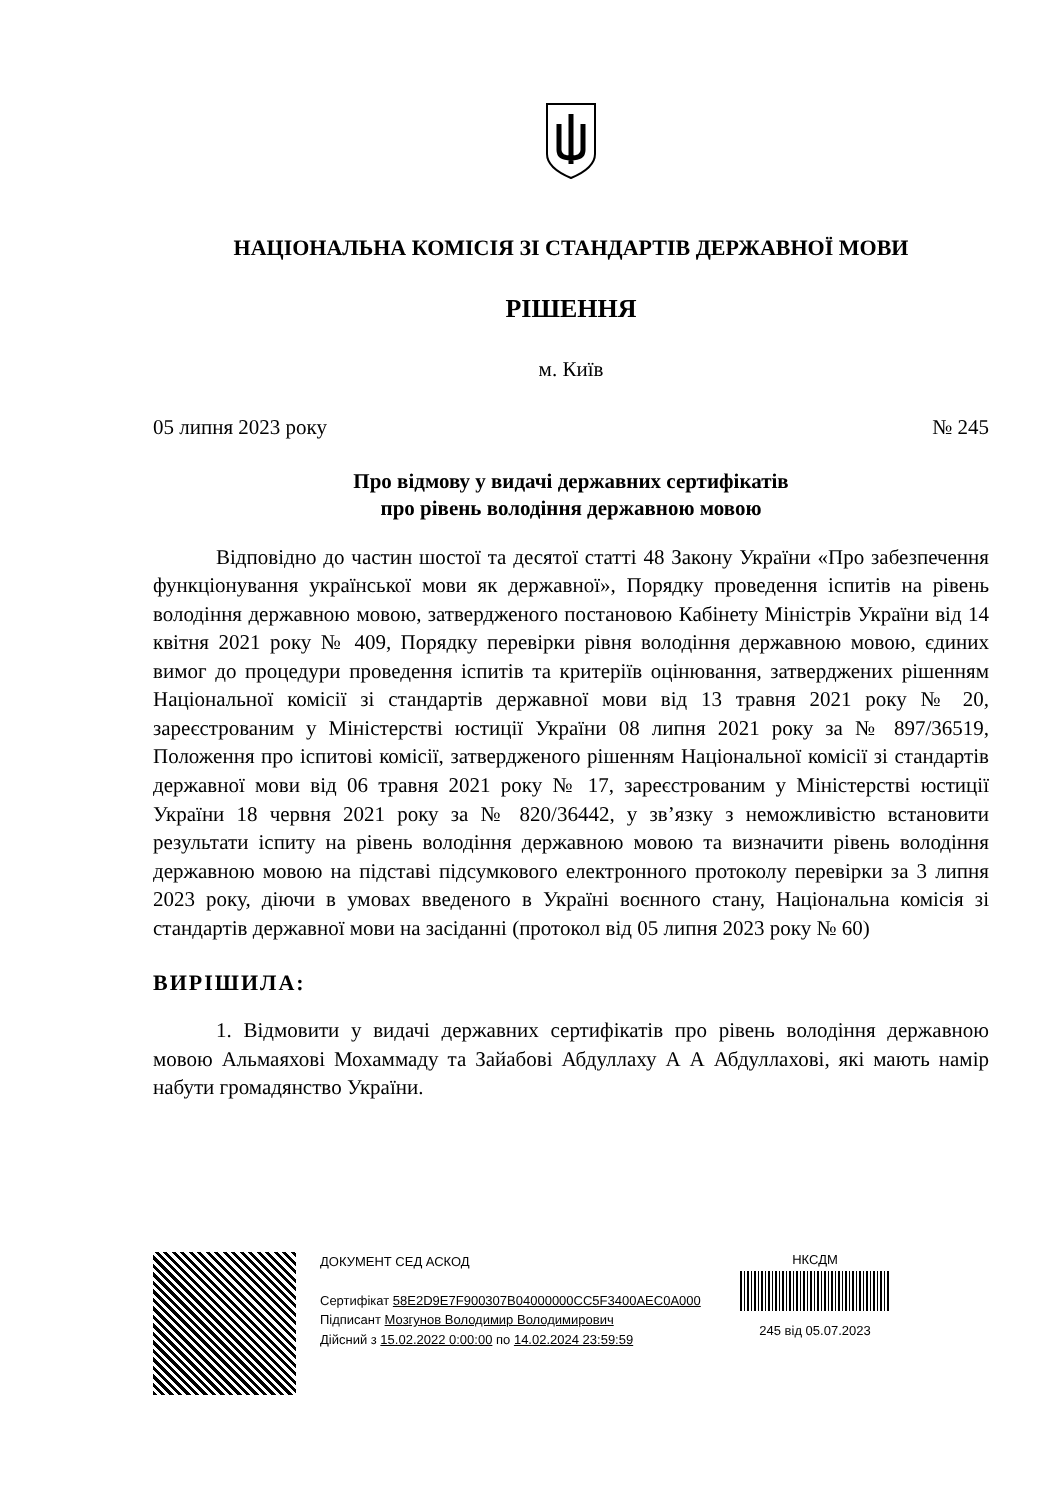НАЦІОНАЛЬНА КОМІСІЯ ЗІ СТАНДАРТІВ ДЕРЖАВНОЇ МОВИ
РІШЕННЯ
м. Київ
05 липня 2023 року № 245
Про відмову у видачі державних сертифікатів
про рівень володіння державною мовою
Відповідно до частин шостої та десятої статті 48 Закону України «Про забезпечення функціонування української мови як державної», Порядку проведення іспитів на рівень володіння державною мовою, затвердженого постановою Кабінету Міністрів України від 14 квітня 2021 року № 409, Порядку перевірки рівня володіння державною мовою, єдиних вимог до процедури проведення іспитів та критеріїв оцінювання, затверджених рішенням Національної комісії зі стандартів державної мови від 13 травня 2021 року № 20, зареєстрованим у Міністерстві юстиції України 08 липня 2021 року за № 897/36519, Положення про іспитові комісії, затвердженого рішенням Національної комісії зі стандартів державної мови від 06 травня 2021 року № 17, зареєстрованим у Міністерстві юстиції України 18 червня 2021 року за № 820/36442, у зв’язку з неможливістю встановити результати іспиту на рівень володіння державною мовою та визначити рівень володіння державною мовою на підставі підсумкового електронного протоколу перевірки за 3 липня 2023 року, діючи в умовах введеного в Україні воєнного стану, Національна комісія зі стандартів державної мови на засіданні (протокол від 05 липня 2023 року № 60)
ВИРІШИЛА:
1. Відмовити у видачі державних сертифікатів про рівень володіння державною мовою Альмаяхові Мохаммаду та Зайабові Абдуллаху А А Абдуллахові, які мають намір набути громадянство України.
ДОКУМЕНТ СЕД АСКОД
Сертифікат 58E2D9E7F900307B04000000CC5F3400AEC0A000
Підписант Мозгунов Володимир Володимирович
Дійсний з 15.02.2022 0:00:00 по 14.02.2024 23:59:59
НКСДМ
245 від 05.07.2023